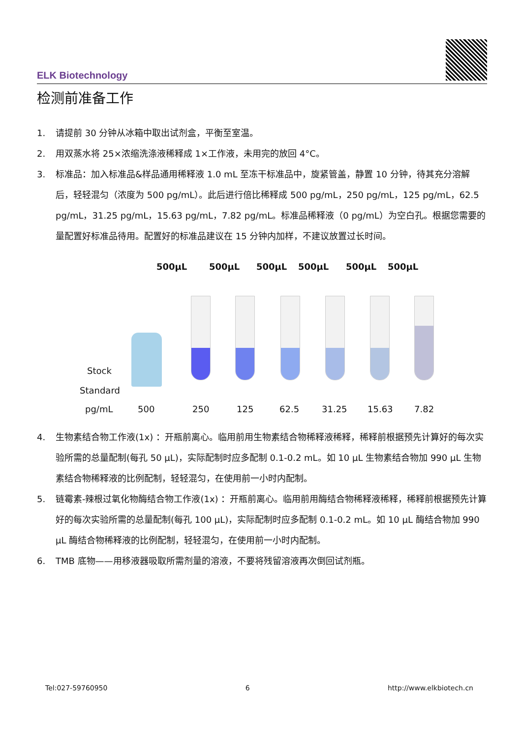ELK Biotechnology
检测前准备工作
1. 请提前 30 分钟从冰箱中取出试剂盒，平衡至室温。
2. 用双蒸水将 25×浓缩洗涤液稀释成 1×工作液，未用完的放回 4°C。
3. 标准品：加入标准品&样品通用稀释液 1.0 mL 至冻干标准品中，旋紧管盖，静置 10 分钟，待其充分溶解后，轻轻混匀（浓度为 500 pg/mL）。此后进行倍比稀释成 500 pg/mL，250 pg/mL，125 pg/mL，62.5 pg/mL，31.25 pg/mL，15.63 pg/mL，7.82 pg/mL。标准品稀释液（0 pg/mL）为空白孔。根据您需要的量配置好标准品待用。配置好的标准品建议在 15 分钟内加样，不建议放置过长时间。
500µL 500µL 500µL 500µL 500µL 500µL
Stock
Standard
pg/mL 500 250 125 62.5 31.25 15.63 7.82
4. 生物素结合物工作液(1x) ：开瓶前离心。临用前用生物素结合物稀释液稀释，稀释前根据预先计算好的每次实验所需的总量配制(每孔 50 µL)，实际配制时应多配制 0.1-0.2 mL。如 10 µL 生物素结合物加 990 µL 生物素结合物稀释液的比例配制，轻轻混匀，在使用前一小时内配制。
5. 链霉素-辣根过氧化物酶结合物工作液(1x) ：开瓶前离心。临用前用酶结合物稀释液稀释，稀释前根据预先计算好的每次实验所需的总量配制(每孔 100 µL)，实际配制时应多配制 0.1-0.2 mL。如 10 µL 酶结合物加 990 µL 酶结合物稀释液的比例配制，轻轻混匀，在使用前一小时内配制。
6. TMB 底物——用移液器吸取所需剂量的溶液，不要将残留溶液再次倒回试剂瓶。
Tel:027-59760950 6 http://www.elkbiotech.cn